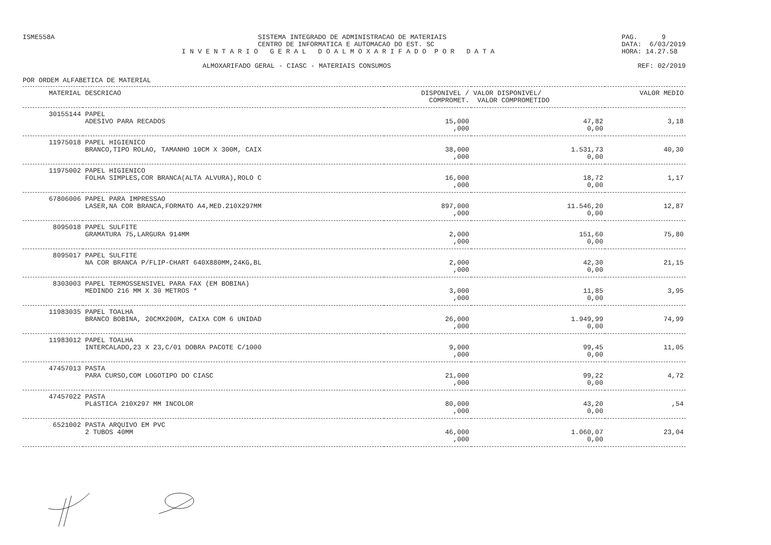ISME558A SISTEMA INTEGRADO DE ADMINISTRACAO DE MATERIAIS CENTRO DE INFORMATICA E AUTOMACAO DO EST. SC I N V E N T A R I O G E R A L D O A L M O X A R I F A D O P O R D A T A
PAG. 9 DATA: 6/03/2019 HORA: 14.27.58
ALMOXARIFADO GERAL - CIASC - MATERIAIS CONSUMOS
REF: 02/2019
POR ORDEM ALFABETICA DE MATERIAL
| MATERIAL | DESCRICAO | DISPONIVEL / COMPROMET. | VALOR DISPONIVEL/ VALOR COMPROMETIDO | VALOR MEDIO |
| --- | --- | --- | --- | --- |
| 30155144 | PAPEL ADESIVO PARA RECADOS | 15,000 ,000 | 47,82 0,00 | 3,18 |
| 11975018 | PAPEL HIGIENICO BRANCO,TIPO ROLAO, TAMANHO 10CM X 300M, CAIX | 38,000 ,000 | 1.531,73 0,00 | 40,30 |
| 11975002 | PAPEL HIGIENICO FOLHA SIMPLES,COR BRANCA(ALTA ALVURA),ROLO C | 16,000 ,000 | 18,72 0,00 | 1,17 |
| 67806006 | PAPEL PARA IMPRESSAO LASER,NA COR BRANCA,FORMATO A4,MED.210X297MM | 897,000 ,000 | 11.546,20 0,00 | 12,87 |
| 8095018 | PAPEL SULFITE GRAMATURA 75,LARGURA 914MM | 2,000 ,000 | 151,60 0,00 | 75,80 |
| 8095017 | PAPEL SULFITE NA COR BRANCA P/FLIP-CHART 640X880MM,24KG,BL | 2,000 ,000 | 42,30 0,00 | 21,15 |
| 8303003 | PAPEL TERMOSSENSIVEL PARA FAX (EM BOBINA) MEDINDO 216 MM X 30 METROS * | 3,000 ,000 | 11,85 0,00 | 3,95 |
| 11983035 | PAPEL TOALHA BRANCO BOBINA, 20CMX200M, CAIXA COM 6 UNIDAD | 26,000 ,000 | 1.949,99 0,00 | 74,99 |
| 11983012 | PAPEL TOALHA INTERCALADO,23 X 23,C/01 DOBRA PACOTE C/1000 | 9,000 ,000 | 99,45 0,00 | 11,05 |
| 47457013 | PASTA PARA CURSO,COM LOGOTIPO DO CIASC | 21,000 ,000 | 99,22 0,00 | 4,72 |
| 47457022 | PASTA PLáSTICA 210X297 MM INCOLOR | 80,000 ,000 | 43,20 0,00 | ,54 |
| 6521002 | PASTA ARQUIVO EM PVC 2 TUBOS 40MM | 46,000 ,000 | 1.060,07 0,00 | 23,04 |